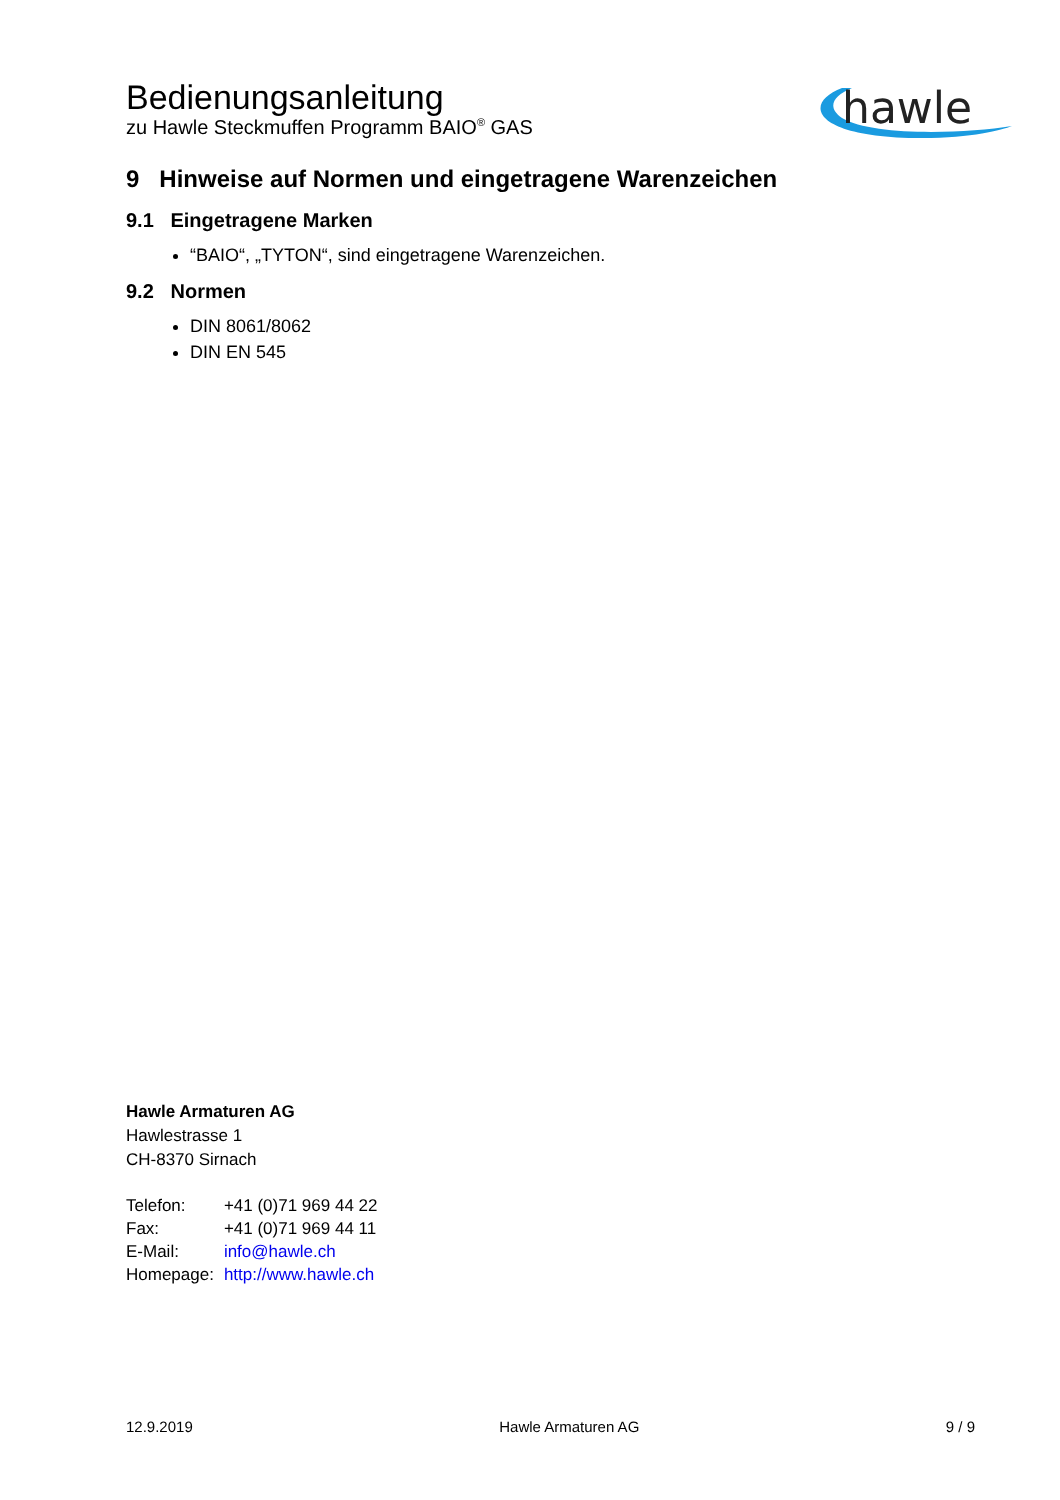Bedienungsanleitung
zu Hawle Steckmuffen Programm BAIO<sup>®</sup> GAS
hawle
9 Hinweise auf Normen und eingetragene Warenzeichen
9.1 Eingetragene Marken
“BAIO“, „TYTON“, sind eingetragene Warenzeichen.
9.2 Normen
DIN 8061/8062
DIN EN 545
Hawle Armaturen AG
Hawlestrasse 1
CH-8370 Sirnach
| Telefon: | +41 (0)71 969 44 22 |
| Fax: | +41 (0)71 969 44 11 |
| E-Mail: | info@hawle.ch |
| Homepage: | http://www.hawle.ch |
12.9.2019 Hawle Armaturen AG 9 / 9